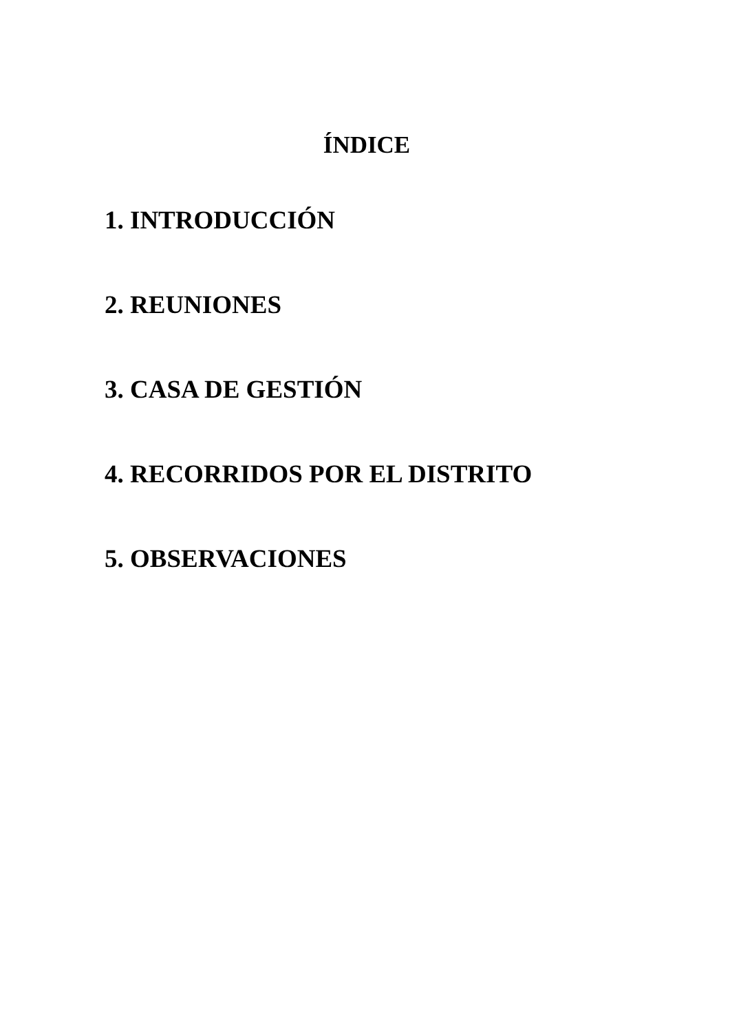ÍNDICE
1. INTRODUCCIÓN
2. REUNIONES
3. CASA DE GESTIÓN
4. RECORRIDOS POR EL DISTRITO
5. OBSERVACIONES